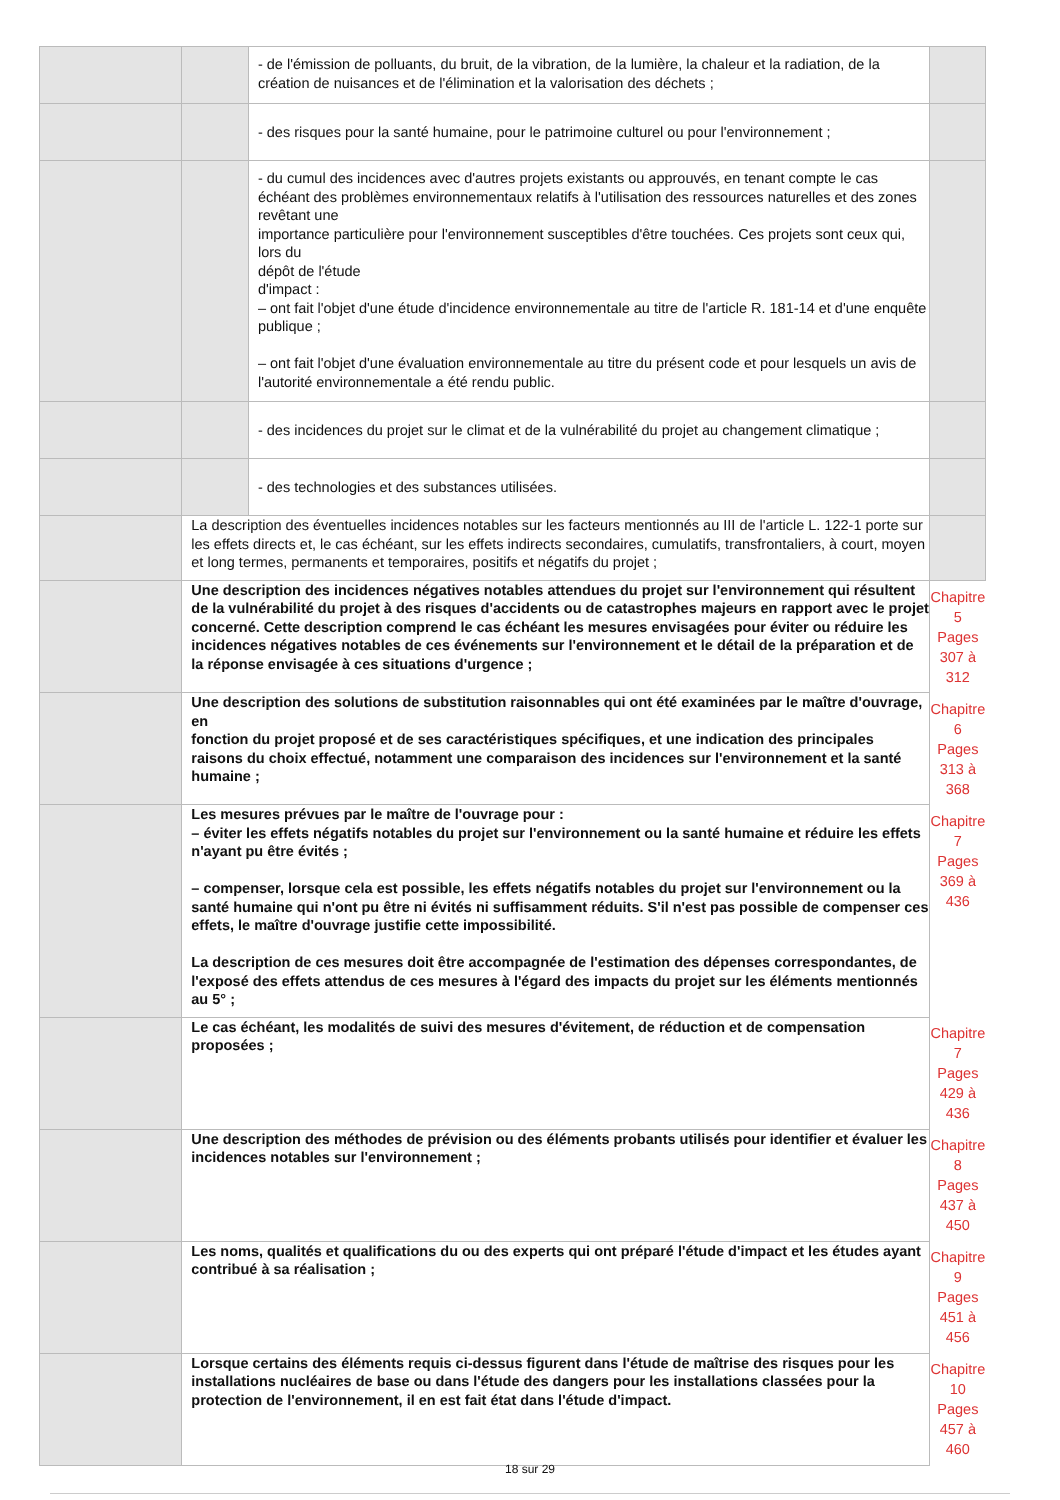| | | - de l'émission de polluants, du bruit, de la vibration, de la lumière, la chaleur et la radiation, de la création de nuisances et de l'élimination et la valorisation des déchets ; | |
| | | - des risques pour la santé humaine, pour le patrimoine culturel ou pour l'environnement ; | |
| | | - du cumul des incidences avec d'autres projets existants ou approuvés, en tenant compte le cas échéant des problèmes environnementaux relatifs à l'utilisation des ressources naturelles et des zones revêtant une importance particulière pour l'environnement susceptibles d'être touchées. Ces projets sont ceux qui, lors du dépôt de l'étude d'impact : – ont fait l'objet d'une étude d'incidence environnementale au titre de l'article R. 181-14 et d'une enquête publique ; – ont fait l'objet d'une évaluation environnementale au titre du présent code et pour lesquels un avis de l'autorité environnementale a été rendu public. | |
| | | - des incidences du projet sur le climat et de la vulnérabilité du projet au changement climatique ; | |
| | | - des technologies et des substances utilisées. | |
| | La description des éventuelles incidences notables sur les facteurs mentionnés au III de l'article L. 122-1 porte sur les effets directs et, le cas échéant, sur les effets indirects secondaires, cumulatifs, transfrontaliers, à court, moyen et long termes, permanents et temporaires, positifs et négatifs du projet ; | | |
| | Une description des incidences négatives notables attendues du projet sur l'environnement qui résultent de la vulnérabilité du projet à des risques d'accidents ou de catastrophes majeurs en rapport avec le projet concerné. Cette description comprend le cas échéant les mesures envisagées pour éviter ou réduire les incidences négatives notables de ces événements sur l'environnement et le détail de la préparation et de la réponse envisagée à ces situations d'urgence ; | | Chapitre 5 Pages 307 à 312 |
| | Une description des solutions de substitution raisonnables qui ont été examinées par le maître d'ouvrage, en fonction du projet proposé et de ses caractéristiques spécifiques, et une indication des principales raisons du choix effectué, notamment une comparaison des incidences sur l'environnement et la santé humaine ; | | Chapitre 6 Pages 313 à 368 |
| | Les mesures prévues par le maître de l'ouvrage pour : – éviter les effets négatifs notables du projet sur l'environnement ou la santé humaine et réduire les effets n'ayant pu être évités ; – compenser, lorsque cela est possible, les effets négatifs notables du projet sur l'environnement ou la santé humaine qui n'ont pu être ni évités ni suffisamment réduits. S'il n'est pas possible de compenser ces effets, le maître d'ouvrage justifie cette impossibilité. La description de ces mesures doit être accompagnée de l'estimation des dépenses correspondantes, de l'exposé des effets attendus de ces mesures à l'égard des impacts du projet sur les éléments mentionnés au 5° ; | | Chapitre 7 Pages 369 à 436 |
| | Le cas échéant, les modalités de suivi des mesures d'évitement, de réduction et de compensation proposées ; | | Chapitre 7 Pages 429 à 436 |
| | Une description des méthodes de prévision ou des éléments probants utilisés pour identifier et évaluer les incidences notables sur l'environnement ; | | Chapitre 8 Pages 437 à 450 |
| | Les noms, qualités et qualifications du ou des experts qui ont préparé l'étude d'impact et les études ayant contribué à sa réalisation ; | | Chapitre 9 Pages 451 à 456 |
| | Lorsque certains des éléments requis ci-dessus figurent dans l'étude de maîtrise des risques pour les installations nucléaires de base ou dans l'étude des dangers pour les installations classées pour la protection de l'environnement, il en est fait état dans l'étude d'impact. | | Chapitre 10 Pages 457 à 460 |
18 sur 29